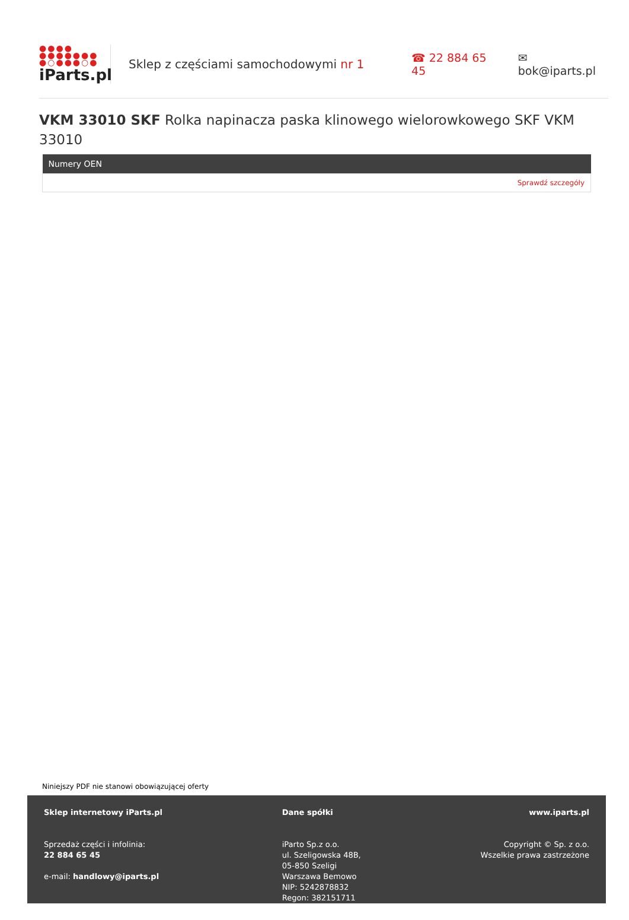●●●●
●●●●●●●
●○●●●○●
iParts.pl
Sklep z częściami samochodowymi nr 1 ☎ 22 884 65 45 ✉ bok@iparts.pl
VKM 33010 SKF Rolka napinacza paska klinowego wielorowkowego SKF VKM 33010
| Numery OEN |
| --- |
| Sprawdź szczegóły |
Niniejszy PDF nie stanowi obowiązującej oferty
Sklep internetowy iParts.pl
Sprzedaż części i infolinia:
22 884 65 45
e-mail: handlowy@iparts.pl
Dane spółki
iParto Sp.z o.o.
ul. Szeligowska 48B,
05-850 Szeligi
Warszawa Bemowo
NIP: 5242878832
Regon: 382151711
www.iparts.pl
Copyright © Sp. z o.o.
Wszelkie prawa zastrzeżone